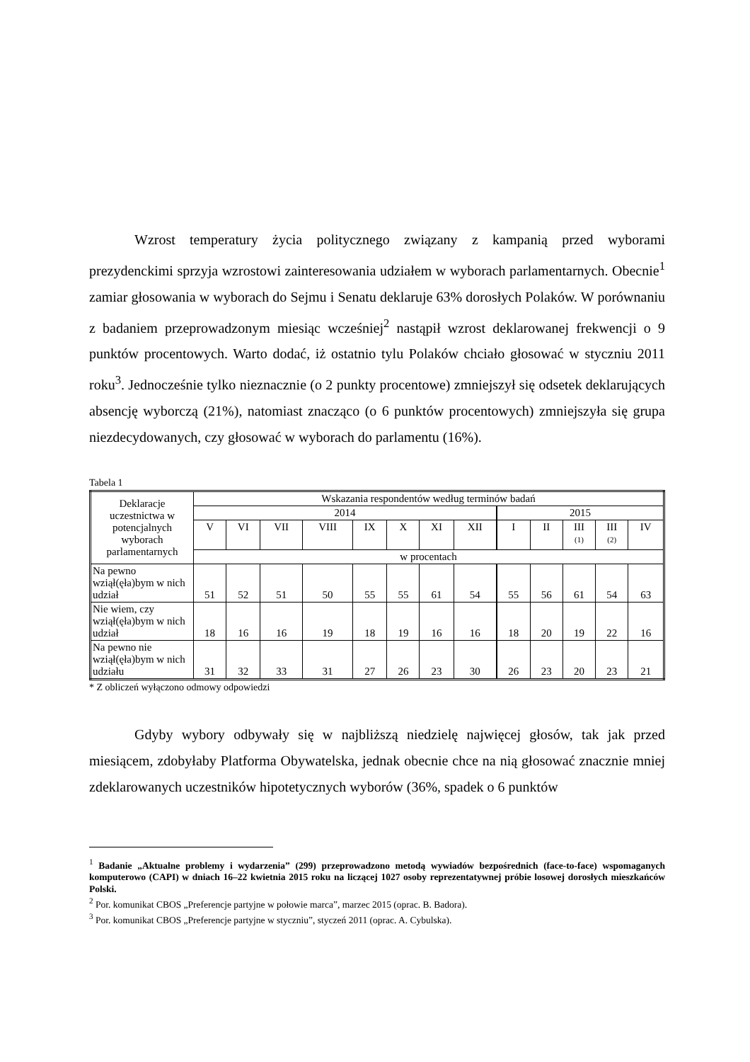Wzrost temperatury życia politycznego związany z kampanią przed wyborami prezydenckimi sprzyja wzrostowi zainteresowania udziałem w wyborach parlamentarnych. Obecnie<sup>1</sup> zamiar głosowania w wyborach do Sejmu i Senatu deklaruje 63% dorosłych Polaków. W porównaniu z badaniem przeprowadzonym miesiąc wcześniej<sup>2</sup> nastąpił wzrost deklarowanej frekwencji o 9 punktów procentowych. Warto dodać, iż ostatnio tylu Polaków chciało głosować w styczniu 2011 roku<sup>3</sup>. Jednocześnie tylko nieznacznie (o 2 punkty procentowe) zmniejszył się odsetek deklarujących absencję wyborczą (21%), natomiast znacząco (o 6 punktów procentowych) zmniejszyła się grupa niezdecydowanych, czy głosować w wyborach do parlamentu (16%).
Tabela 1
| Deklaracje uczestnictwa w potencjalnych wyborach parlamentarnych | Wskazania respondentów według terminów badań | | | | | | | | | | | | |
| --- | --- | --- | --- | --- | --- | --- | --- | --- | --- | --- | --- | --- | --- |
| | 2014 | | | | | | | | 2015 | | | | |
| | V | VI | VII | VIII | IX | X | XI | XII | I | II | III (1) | III (2) | IV |
| | w procentach | | | | | | | | | | | | |
| Na pewno wziął(ęła)bym w nich udział | 51 | 52 | 51 | 50 | 55 | 55 | 61 | 54 | 55 | 56 | 61 | 54 | 63 |
| Nie wiem, czy wziął(ęła)bym w nich udział | 18 | 16 | 16 | 19 | 18 | 19 | 16 | 16 | 18 | 20 | 19 | 22 | 16 |
| Na pewno nie wziął(ęła)bym w nich udziału | 31 | 32 | 33 | 31 | 27 | 26 | 23 | 30 | 26 | 23 | 20 | 23 | 21 |
* Z obliczeń wyłączono odmowy odpowiedzi
Gdyby wybory odbywały się w najbliższą niedzielę najwięcej głosów, tak jak przed miesiącem, zdobyłaby Platforma Obywatelska, jednak obecnie chce na nią głosować znacznie mniej zdeklarowanych uczestników hipotetycznych wyborów (36%, spadek o 6 punktów
<sup>1</sup> Badanie „Aktualne problemy i wydarzenia” (299) przeprowadzono metodą wywiadów bezpośrednich (face-to-face) wspomaganych komputerowo (CAPI) w dniach 16–22 kwietnia 2015 roku na liczącej 1027 osoby reprezentatywnej próbie losowej dorosłych mieszkańców Polski.
<sup>2</sup> Por. komunikat CBOS „Preferencje partyjne w połowie marca”, marzec 2015 (oprac. B. Badora).
<sup>3</sup> Por. komunikat CBOS „Preferencje partyjne w styczniu”, styczeń 2011 (oprac. A. Cybulska).